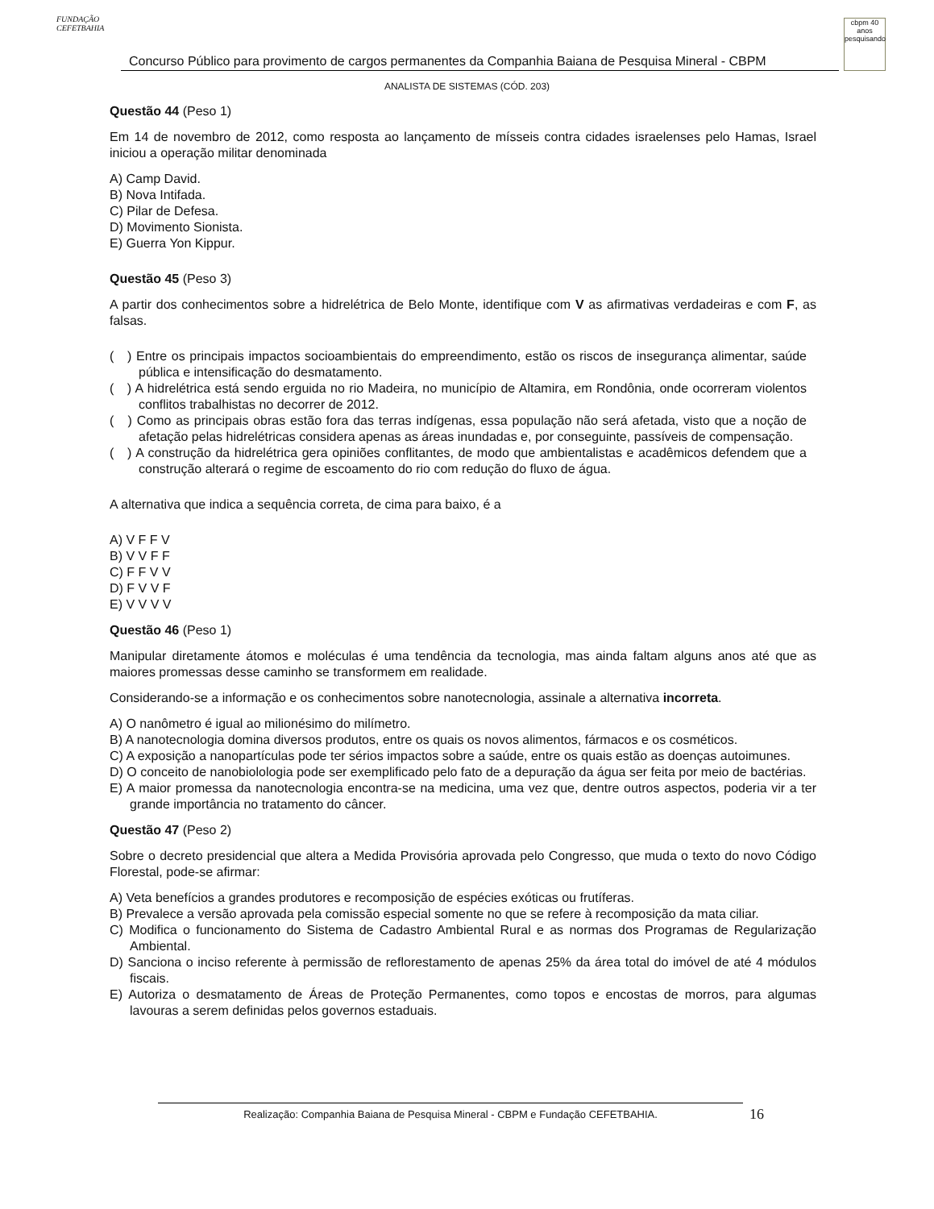FUNDAÇÃO CEFETBAHIA
Concurso Público para provimento de cargos permanentes da Companhia Baiana de Pesquisa Mineral - CBPM
cbpm 40 anos pesquisando
ANALISTA DE SISTEMAS (CÓD. 203)
Questão 44 (Peso 1)
Em 14 de novembro de 2012, como resposta ao lançamento de mísseis contra cidades israelenses pelo Hamas, Israel iniciou a operação militar denominada
A) Camp David.
B) Nova Intifada.
C) Pilar de Defesa.
D) Movimento Sionista.
E) Guerra Yon Kippur.
Questão 45 (Peso 3)
A partir dos conhecimentos sobre a hidrelétrica de Belo Monte, identifique com V as afirmativas verdadeiras e com F, as falsas.
( ) Entre os principais impactos socioambientais do empreendimento, estão os riscos de insegurança alimentar, saúde pública e intensificação do desmatamento.
( ) A hidrelétrica está sendo erguida no rio Madeira, no município de Altamira, em Rondônia, onde ocorreram violentos conflitos trabalhistas no decorrer de 2012.
( ) Como as principais obras estão fora das terras indígenas, essa população não será afetada, visto que a noção de afetação pelas hidrelétricas considera apenas as áreas inundadas e, por conseguinte, passíveis de compensação.
( ) A construção da hidrelétrica gera opiniões conflitantes, de modo que ambientalistas e acadêmicos defendem que a construção alterará o regime de escoamento do rio com redução do fluxo de água.
A alternativa que indica a sequência correta, de cima para baixo, é a
A) V F F V
B) V V F F
C) F F V V
D) F V V F
E) V V V V
Questão 46 (Peso 1)
Manipular diretamente átomos e moléculas é uma tendência da tecnologia, mas ainda faltam alguns anos até que as maiores promessas desse caminho se transformem em realidade.
Considerando-se a informação e os conhecimentos sobre nanotecnologia, assinale a alternativa incorreta.
A) O nanômetro é igual ao milionésimo do milímetro.
B) A nanotecnologia domina diversos produtos, entre os quais os novos alimentos, fármacos e os cosméticos.
C) A exposição a nanopartículas pode ter sérios impactos sobre a saúde, entre os quais estão as doenças autoimunes.
D) O conceito de nanobiolologia pode ser exemplificado pelo fato de a depuração da água ser feita por meio de bactérias.
E) A maior promessa da nanotecnologia encontra-se na medicina, uma vez que, dentre outros aspectos, poderia vir a ter grande importância no tratamento do câncer.
Questão 47 (Peso 2)
Sobre o decreto presidencial que altera a Medida Provisória aprovada pelo Congresso, que muda o texto do novo Código Florestal, pode-se afirmar:
A) Veta benefícios a grandes produtores e recomposição de espécies exóticas ou frutíferas.
B) Prevalece a versão aprovada pela comissão especial somente no que se refere à recomposição da mata ciliar.
C) Modifica o funcionamento do Sistema de Cadastro Ambiental Rural e as normas dos Programas de Regularização Ambiental.
D) Sanciona o inciso referente à permissão de reflorestamento de apenas 25% da área total do imóvel de até 4 módulos fiscais.
E) Autoriza o desmatamento de Áreas de Proteção Permanentes, como topos e encostas de morros, para algumas lavouras a serem definidas pelos governos estaduais.
Realização: Companhia Baiana de Pesquisa Mineral - CBPM e Fundação CEFETBAHIA. 16